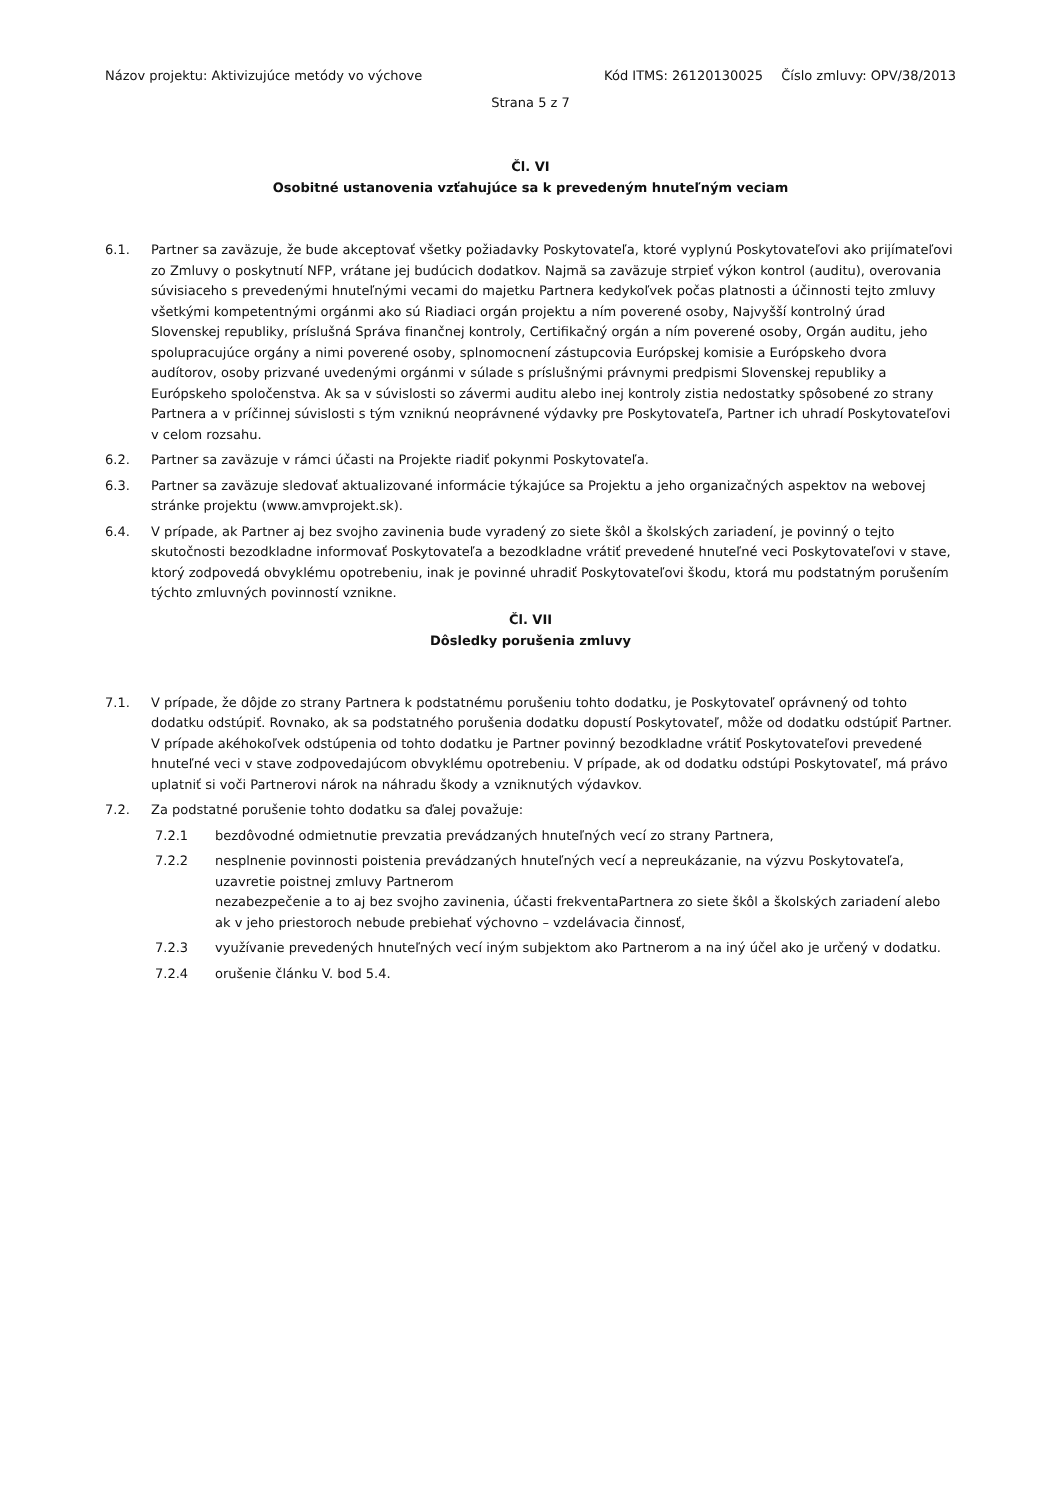Názov projektu: Aktivizujúce metódy vo výchove Kód ITMS: 26120130025 Číslo zmluvy: OPV/38/2013
Strana 5 z 7
Čl. VI
Osobitné ustanovenia vzťahujúce sa k prevedeným hnuteľným veciam
6.1. Partner sa zaväzuje, že bude akceptovať všetky požiadavky Poskytovateľa, ktoré vyplynú Poskytovateľovi ako prijímateľovi zo Zmluvy o poskytnutí NFP, vrátane jej budúcich dodatkov. Najmä sa zaväzuje strpieť výkon kontrol (auditu), overovania súvisiaceho s prevedenými hnuteľnými vecami do majetku Partnera kedykoľvek počas platnosti a účinnosti tejto zmluvy všetkými kompetentnými orgánmi ako sú Riadiaci orgán projektu a ním poverené osoby, Najvyšší kontrolný úrad Slovenskej republiky, príslušná Správa finančnej kontroly, Certifikačný orgán a ním poverené osoby, Orgán auditu, jeho spolupracujúce orgány a nimi poverené osoby, splnomocnení zástupcovia Európskej komisie a Európskeho dvora audítorov, osoby prizvané uvedenými orgánmi v súlade s príslušnými právnymi predpismi Slovenskej republiky a Európskeho spoločenstva. Ak sa v súvislosti so závermi auditu alebo inej kontroly zistia nedostatky spôsobené zo strany Partnera a v príčinnej súvislosti s tým vzniknú neoprávnené výdavky pre Poskytovateľa, Partner ich uhradí Poskytovateľovi v celom rozsahu.
6.2. Partner sa zaväzuje v rámci účasti na Projekte riadiť pokynmi Poskytovateľa.
6.3. Partner sa zaväzuje sledovať aktualizované informácie týkajúce sa Projektu a jeho organizačných aspektov na webovej stránke projektu (www.amvprojekt.sk).
6.4. V prípade, ak Partner aj bez svojho zavinenia bude vyradený zo siete škôl a školských zariadení, je povinný o tejto skutočnosti bezodkladne informovať Poskytovateľa a bezodkladne vrátiť prevedené hnuteľné veci Poskytovateľovi v stave, ktorý zodpovedá obvyklému opotrebeniu, inak je povinné uhradiť Poskytovateľovi škodu, ktorá mu podstatným porušením týchto zmluvných povinností vznikne.
Čl. VII
Dôsledky porušenia zmluvy
7.1. V prípade, že dôjde zo strany Partnera k podstatnému porušeniu tohto dodatku, je Poskytovateľ oprávnený od tohto dodatku odstúpiť. Rovnako, ak sa podstatného porušenia dodatku dopustí Poskytovateľ, môže od dodatku odstúpiť Partner. V prípade akéhokoľvek odstúpenia od tohto dodatku je Partner povinný bezodkladne vrátiť Poskytovateľovi prevedené hnuteľné veci v stave zodpovedajúcom obvyklému opotrebeniu. V prípade, ak od dodatku odstúpi Poskytovateľ, má právo uplatniť si voči Partnerovi nárok na náhradu škody a vzniknutých výdavkov.
7.2. Za podstatné porušenie tohto dodatku sa ďalej považuje:
7.2.1 bezdôvodné odmietnutie prevzatia prevádzaných hnuteľných vecí zo strany Partnera,
7.2.2 nesplnenie povinnosti poistenia prevádzaných hnuteľných vecí a nepreukázanie, na výzvu Poskytovateľa, uzavretie poistnej zmluvy Partnerom
nezabezpečenie a to aj bez svojho zavinenia, účasti frekventaPartnera zo siete škôl a školských zariadení alebo ak v jeho priestoroch nebude prebiehať výchovno – vzdelávacia činnosť,
7.2.3 využívanie prevedených hnuteľných vecí iným subjektom ako Partnerom a na iný účel ako je určený v dodatku.
7.2.4 orušenie článku V. bod 5.4.